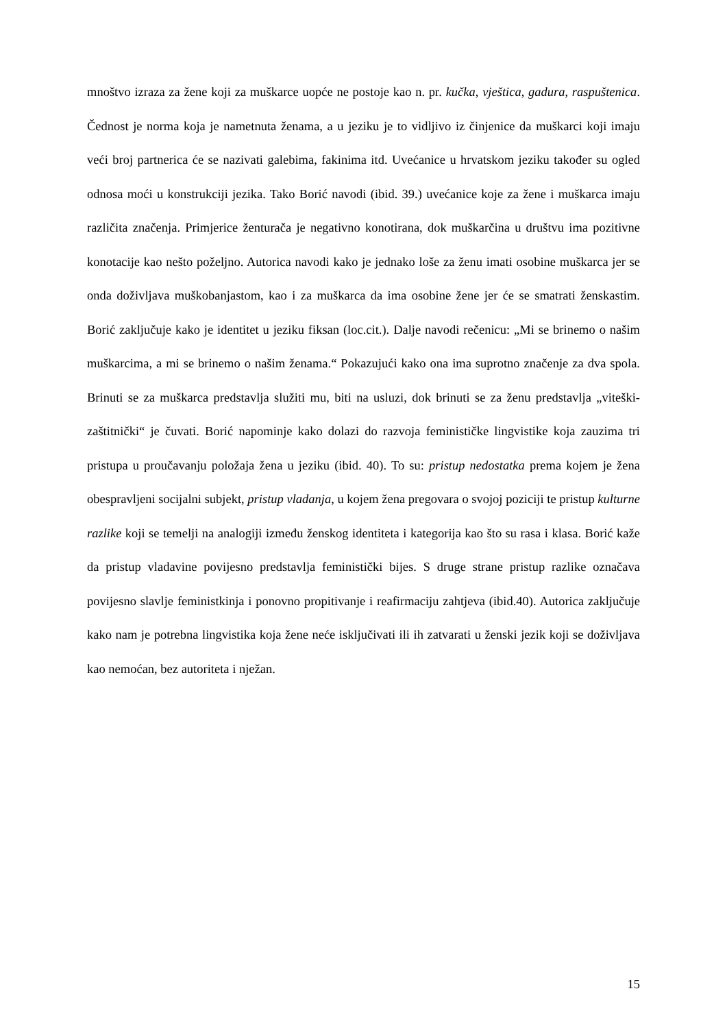mnoštvo izraza za žene koji za muškarce uopće ne postoje kao n. pr. kučka, vještica, gadura, raspuštenica. Čednost je norma koja je nametnuta ženama, a u jeziku je to vidljivo iz činjenice da muškarci koji imaju veći broj partnerica će se nazivati galebima, fakinima itd. Uvećanice u hrvatskom jeziku također su ogled odnosa moći u konstrukciji jezika. Tako Borić navodi (ibid. 39.) uvećanice koje za žene i muškarca imaju različita značenja. Primjerice ženturača je negativno konotirana, dok muškarčina u društvu ima pozitivne konotacije kao nešto poželjno. Autorica navodi kako je jednako loše za ženu imati osobine muškarca jer se onda doživljava muškobanjastom, kao i za muškarca da ima osobine žene jer će se smatrati ženskastim. Borić zaključuje kako je identitet u jeziku fiksan (loc.cit.). Dalje navodi rečenicu: „Mi se brinemo o našim muškarcima, a mi se brinemo o našim ženama.“ Pokazujući kako ona ima suprotno značenje za dva spola. Brinuti se za muškarca predstavlja služiti mu, biti na usluzi, dok brinuti se za ženu predstavlja „viteški-zaštitnički“ je čuvati. Borić napominje kako dolazi do razvoja feminističke lingvistike koja zauzima tri pristupa u proučavanju položaja žena u jeziku (ibid. 40). To su: pristup nedostatka prema kojem je žena obespravljeni socijalni subjekt, pristup vladanja, u kojem žena pregovara o svojoj poziciji te pristup kulturne razlike koji se temelji na analogiji između ženskog identiteta i kategorija kao što su rasa i klasa. Borić kaže da pristup vladavine povijesno predstavlja feministički bijes. S druge strane pristup razlike označava povijesno slavlje feministkinja i ponovno propitivanje i reafirmaciju zahtjeva (ibid.40). Autorica zaključuje kako nam je potrebna lingvistika koja žene neće isključivati ili ih zatvarati u ženski jezik koji se doživljava kao nemoćan, bez autoriteta i nježan.
15